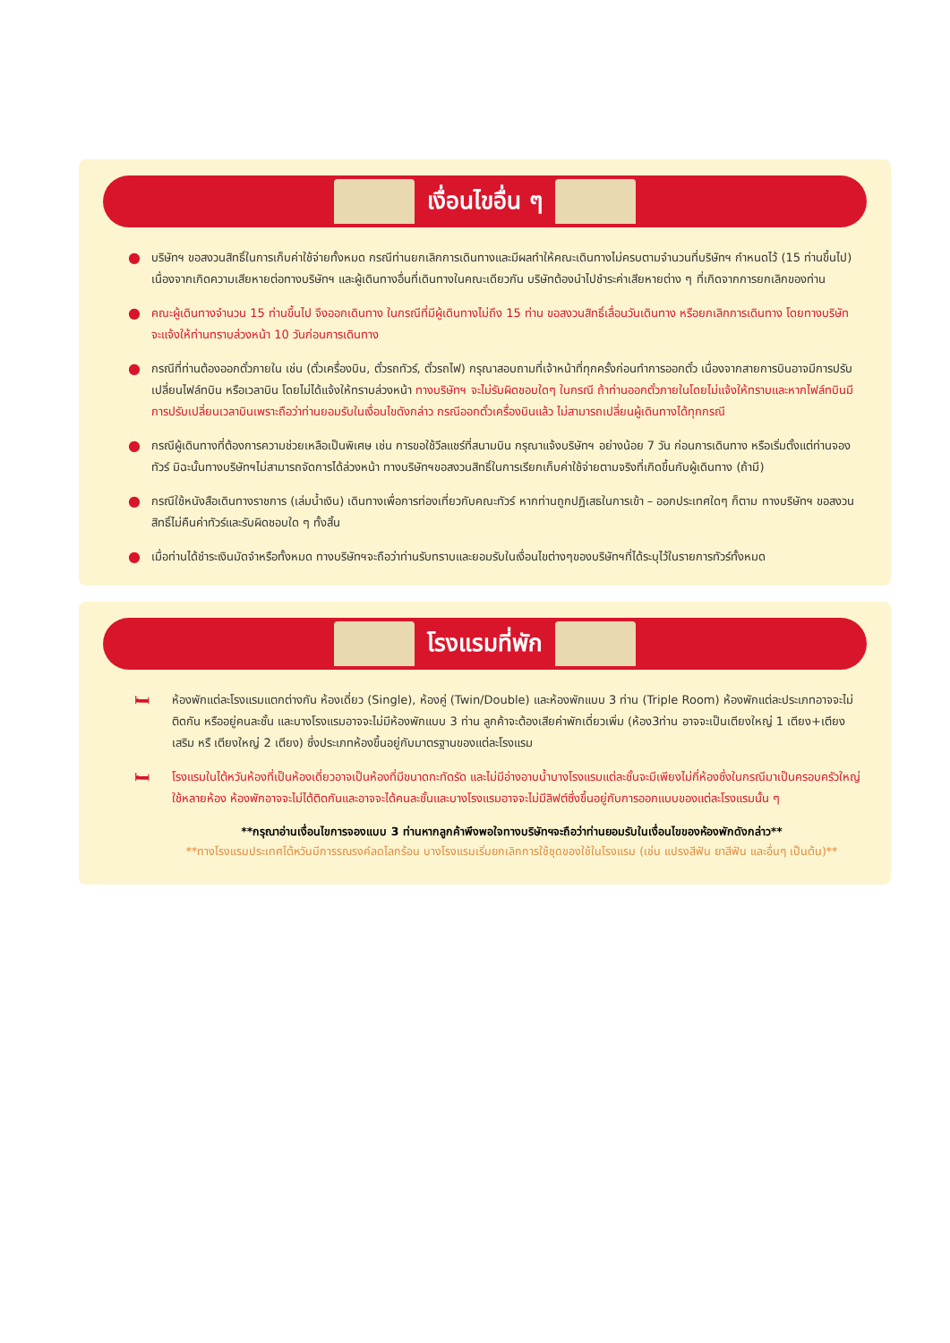เงื่อนไขอื่น ๆ
● บริษัทฯ ขอสงวนสิทธิ์ในการเก็บค่าใช้จ่ายทั้งหมด กรณีท่านยกเลิกการเดินทางและมีผลทำให้คณะเดินทางไม่ครบตามจำนวนที่บริษัทฯ กำหนดไว้ (15 ท่านขึ้นไป) เนื่องจากเกิดความเสียหายต่อทางบริษัทฯ และผู้เดินทางอื่นที่เดินทางในคณะเดียวกัน บริษัทต้องนำไปชำระค่าเสียหายต่าง ๆ ที่เกิดจากการยกเลิกของท่าน
● คณะผู้เดินทางจำนวน 15 ท่านขึ้นไป จึงออกเดินทาง ในกรณีที่มีผู้เดินทางไม่ถึง 15 ท่าน ขอสงวนสิทธิ์เลื่อนวันเดินทาง หรือยกเลิกการเดินทาง โดยทางบริษัทจะแจ้งให้ท่านทราบล่วงหน้า 10 วันก่อนการเดินทาง
● กรณีที่ท่านต้องออกตั๋วภายใน เช่น (ตั๋วเครื่องบิน, ตั๋วรถทัวร์, ตั๋วรถไฟ) กรุณาสอบถามที่เจ้าหน้าที่ทุกครั้งก่อนทำการออกตั๋ว เนื่องจากสายการบินอาจมีการปรับเปลี่ยนไฟล์ทบิน หรือเวลาบิน โดยไม่ได้แจ้งให้ทราบล่วงหน้า ทางบริษัทฯ จะไม่รับผิดชอบใดๆ ในกรณี ถ้าท่านออกตั๋วภายในโดยไม่แจ้งให้ทราบและหากไฟล์ทบินมีการปรับเปลี่ยนเวลาบินเพราะถือว่าท่านยอมรับในเงื่อนไขดังกล่าว กรณีออกตั๋วเครื่องบินแล้ว ไม่สามารถเปลี่ยนผู้เดินทางได้ทุกกรณี
● กรณีผู้เดินทางที่ต้องการความช่วยเหลือเป็นพิเศษ เช่น การขอใช้วีลแชร์ที่สนามบิน กรุณาแจ้งบริษัทฯ อย่างน้อย 7 วัน ก่อนการเดินทาง หรือเริ่มตั้งแต่ท่านจองทัวร์ มิฉะนั้นทางบริษัทฯไม่สามารถจัดการได้ล่วงหน้า ทางบริษัทฯขอสงวนสิทธิ์ในการเรียกเก็บค่าใช้จ่ายตามจริงที่เกิดขึ้นกับผู้เดินทาง (ถ้ามี)
● กรณีใช้หนังสือเดินทางราชการ (เล่มน้ำเงิน) เดินทางเพื่อการท่องเที่ยวกับคณะทัวร์ หากท่านถูกปฏิเสธในการเข้า – ออกประเทศใดๆ ก็ตาม ทางบริษัทฯ ขอสงวนสิทธิ์ไม่คืนค่าทัวร์และรับผิดชอบใด ๆ ทั้งสิ้น
● เมื่อท่านได้ชำระเงินมัดจำหรือทั้งหมด ทางบริษัทฯจะถือว่าท่านรับทราบและยอมรับในเงื่อนไขต่างๆของบริษัทฯที่ได้ระบุไว้ในรายการทัวร์ทั้งหมด
โรงแรมที่พัก
🛏 ห้องพักแต่ละโรงแรมแตกต่างกัน ห้องเดี่ยว (Single), ห้องคู่ (Twin/Double) และห้องพักแบบ 3 ท่าน (Triple Room) ห้องพักแต่ละประเภทอาจจะไม่ติดกัน หรืออยู่คนละชั้น และบางโรงแรมอาจจะไม่มีห้องพักแบบ 3 ท่าน ลูกค้าจะต้องเสียค่าพักเดี่ยวเพิ่ม (ห้อง3ท่าน อาจจะเป็นเตียงใหญ่ 1 เตียง+เตียงเสริม หรื เตียงใหญ่ 2 เตียง) ซึ่งประเภทห้องขึ้นอยู่กับมาตรฐานของแต่ละโรงแรม
🛏 โรงแรมในไต้หวันห้องที่เป็นห้องเดี่ยวอาจเป็นห้องที่มีขนาดกะทัดรัด และไม่มีอ่างอาบน้ำบางโรงแรมแต่ละชั้นจะมีเพียงไม่กี่ห้องซึ่งในกรณีมาเป็นครอบครัวใหญ่ใช้หลายห้อง ห้องพักอาจจะไม่ได้ติดกันและอาจจะได้คนละชั้นและบางโรงแรมอาจจะไม่มีลิฟต์ซึ่งขึ้นอยู่กับการออกแบบของแต่ละโรงแรมนั้น ๆ
**กรุณาอ่านเงื่อนไขการจองแบบ 3 ท่านหากลูกค้าพึงพอใจทางบริษัทฯจะถือว่าท่านยอมรับในเงื่อนไขของห้องพักดังกล่าว**
**ทางโรงแรมประเทศไต้หวันมีการรณรงค์ลดโลกร้อน บางโรงแรมเริ่มยกเลิกการใช้ชุดของใช้ในโรงแรม (เช่น แปรงสีฟัน ยาสีฟัน และอื่นๆ เป็นต้น)**